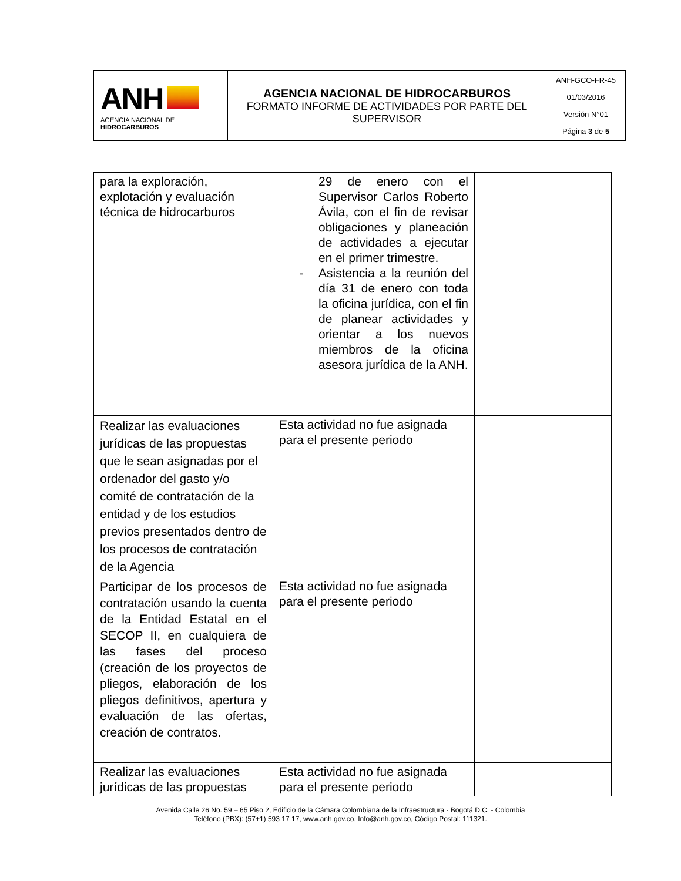| ANH AGENCIA NACIONAL DE HIDROCARBUROS | AGENCIA NACIONAL DE HIDROCARBUROS FORMATO INFORME DE ACTIVIDADES POR PARTE DEL SUPERVISOR | ANH-GCO-FR-45 01/03/2016 Versión N°01 Página 3 de 5 |
| para la exploración, explotación y evaluación técnica de hidrocarburos | 29 de enero con el Supervisor Carlos Roberto Ávila, con el fin de revisar obligaciones y planeación de actividades a ejecutar en el primer trimestre. - Asistencia a la reunión del día 31 de enero con toda la oficina jurídica, con el fin de planear actividades y orientar a los nuevos miembros de la oficina asesora jurídica de la ANH. | |
| Realizar las evaluaciones jurídicas de las propuestas que le sean asignadas por el ordenador del gasto y/o comité de contratación de la entidad y de los estudios previos presentados dentro de los procesos de contratación de la Agencia | Esta actividad no fue asignada para el presente periodo | |
| Participar de los procesos de contratación usando la cuenta de la Entidad Estatal en el SECOP II, en cualquiera de las fases del proceso (creación de los proyectos de pliegos, elaboración de los pliegos definitivos, apertura y evaluación de las ofertas, creación de contratos. | Esta actividad no fue asignada para el presente periodo | |
| Realizar las evaluaciones jurídicas de las propuestas | Esta actividad no fue asignada para el presente periodo | |
Avenida Calle 26 No. 59 – 65 Piso 2, Edificio de la Cámara Colombiana de la Infraestructura - Bogotá D.C. - Colombia
Teléfono (PBX): (57+1) 593 17 17, www.anh.gov.co, Info@anh.gov.co, Código Postal: 111321.